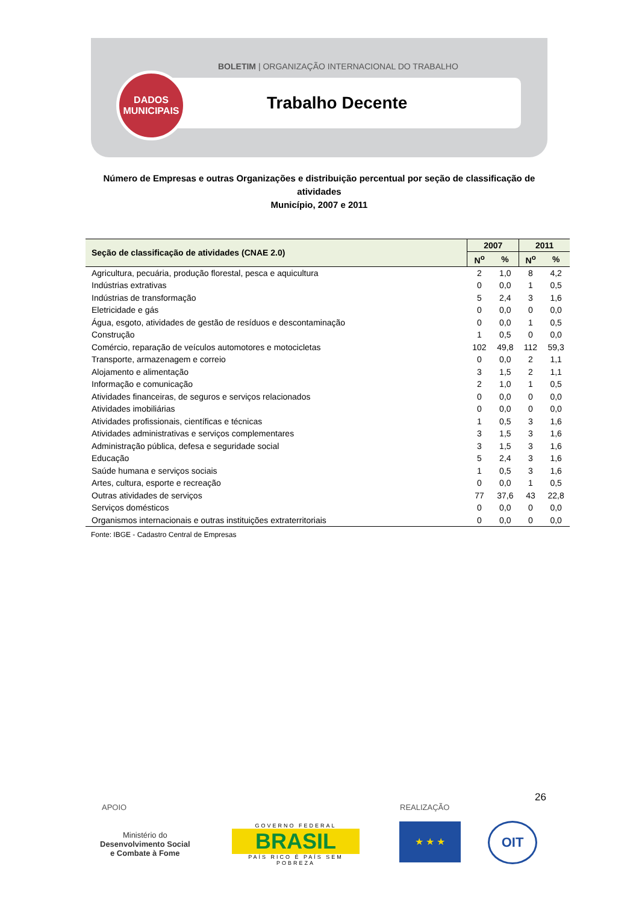BOLETIM | ORGANIZAÇÃO INTERNACIONAL DO TRABALHO
Trabalho Decente
DADOS
MUNICIPAIS
Número de Empresas e outras Organizações e distribuição percentual por seção de classificação de atividades
Município, 2007 e 2011
| Seção de classificação de atividades (CNAE 2.0) | 2007 | | 2011 | |
| --- | --- | --- | --- | --- |
| | N<sup>o</sup> | % | N<sup>o</sup> | % |
| Agricultura, pecuária, produção florestal, pesca e aquicultura | 2 | 1,0 | 8 | 4,2 |
| Indústrias extrativas | 0 | 0,0 | 1 | 0,5 |
| Indústrias de transformação | 5 | 2,4 | 3 | 1,6 |
| Eletricidade e gás | 0 | 0,0 | 0 | 0,0 |
| Água, esgoto, atividades de gestão de resíduos e descontaminação | 0 | 0,0 | 1 | 0,5 |
| Construção | 1 | 0,5 | 0 | 0,0 |
| Comércio, reparação de veículos automotores e motocicletas | 102 | 49,8 | 112 | 59,3 |
| Transporte, armazenagem e correio | 0 | 0,0 | 2 | 1,1 |
| Alojamento e alimentação | 3 | 1,5 | 2 | 1,1 |
| Informação e comunicação | 2 | 1,0 | 1 | 0,5 |
| Atividades financeiras, de seguros e serviços relacionados | 0 | 0,0 | 0 | 0,0 |
| Atividades imobiliárias | 0 | 0,0 | 0 | 0,0 |
| Atividades profissionais, científicas e técnicas | 1 | 0,5 | 3 | 1,6 |
| Atividades administrativas e serviços complementares | 3 | 1,5 | 3 | 1,6 |
| Administração pública, defesa e seguridade social | 3 | 1,5 | 3 | 1,6 |
| Educação | 5 | 2,4 | 3 | 1,6 |
| Saúde humana e serviços sociais | 1 | 0,5 | 3 | 1,6 |
| Artes, cultura, esporte e recreação | 0 | 0,0 | 1 | 0,5 |
| Outras atividades de serviços | 77 | 37,6 | 43 | 22,8 |
| Serviços domésticos | 0 | 0,0 | 0 | 0,0 |
| Organismos internacionais e outras instituições extraterritoriais | 0 | 0,0 | 0 | 0,0 |
Fonte: IBGE - Cadastro Central de Empresas
26
APOIO REALIZAÇÃO
Ministério do
Desenvolvimento Social
e Combate à Fome
GOVERNO FEDERAL
BRASIL
PAÍS RICO É PAÍS SEM POBREZA
★ ★ ★ OIT